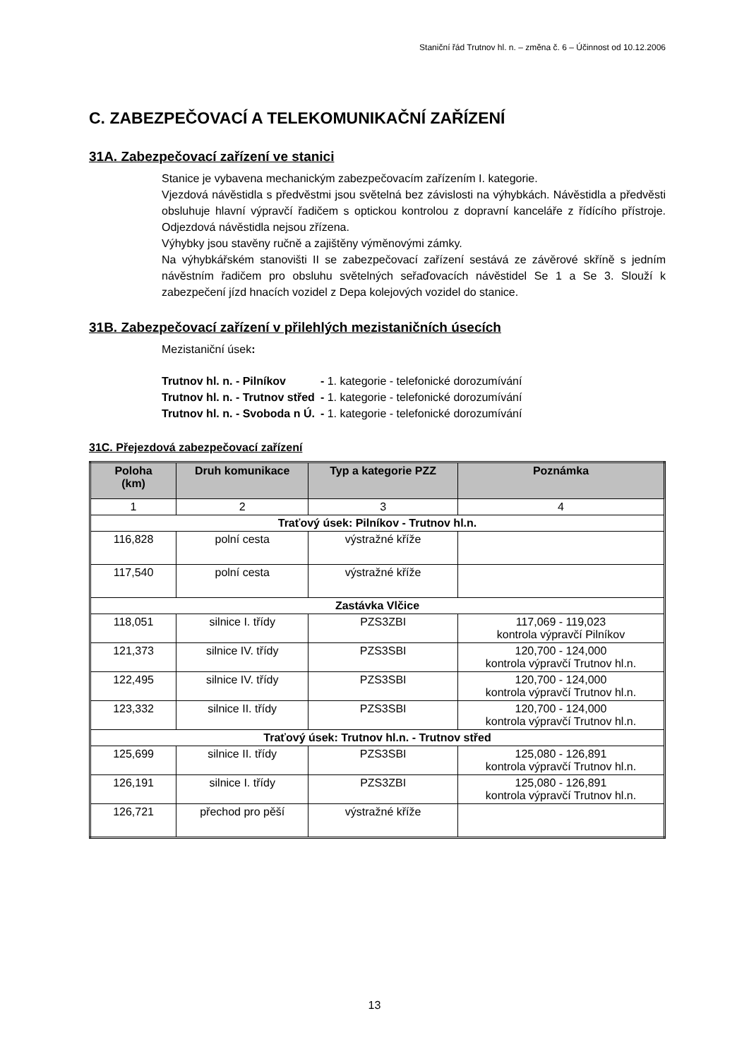Staniční řád Trutnov hl. n. – změna č. 6 – Účinnost od 10.12.2006
C. ZABEZPEČOVACÍ A TELEKOMUNIKAČNÍ ZAŘÍZENÍ
31A. Zabezpečovací zařízení ve stanici
Stanice je vybavena mechanickým zabezpečovacím zařízením I. kategorie.
Vjezdová návěstidla s předvěstmi jsou světelná bez závislosti na výhybkách. Návěstidla a předvěsti obsluhuje hlavní výpravčí řadičem s optickou kontrolou z dopravní kanceláře z řídícího přístroje. Odjezdová návěstidla nejsou zřízena.
Výhybky jsou stavěny ručně a zajištěny výměnovými zámky.
Na výhybkářském stanovišti II se zabezpečovací zařízení sestává ze závěrové skříně s jedním návěstním řadičem pro obsluhu světelných seřaďovacích návěstidel Se 1 a Se 3. Slouží k zabezpečení jízd hnacích vozidel z Depa kolejových vozidel do stanice.
31B. Zabezpečovací zařízení v přilehlých mezistaničních úsecích
Mezistaniční úsek:
| Trutnov hl. n. - Pilníkov | - 1. kategorie - telefonické dorozumívání |
| Trutnov hl. n. - Trutnov střed | - 1. kategorie - telefonické dorozumívání |
| Trutnov hl. n. - Svoboda n Ú. | - 1. kategorie - telefonické dorozumívání |
31C. Přejezdová zabezpečovací zařízení
| Poloha (km) | Druh komunikace | Typ a kategorie PZZ | Poznámka |
| --- | --- | --- | --- |
| 1 | 2 | 3 | 4 |
| Traťový úsek: Pilníkov - Trutnov hl.n. | | | |
| 116,828 | polní cesta | výstražné kříže | |
| 117,540 | polní cesta | výstražné kříže | |
| Zastávka Vlčice | | | |
| 118,051 | silnice I. třídy | PZS3ZBI | 117,069 - 119,023 kontrola výpravčí Pilníkov |
| 121,373 | silnice IV. třídy | PZS3SBI | 120,700 - 124,000 kontrola výpravčí Trutnov hl.n. |
| 122,495 | silnice IV. třídy | PZS3SBI | 120,700 - 124,000 kontrola výpravčí Trutnov hl.n. |
| 123,332 | silnice II. třídy | PZS3SBI | 120,700 - 124,000 kontrola výpravčí Trutnov hl.n. |
| Traťový úsek: Trutnov hl.n. - Trutnov střed | | | |
| 125,699 | silnice II. třídy | PZS3SBI | 125,080 - 126,891 kontrola výpravčí Trutnov hl.n. |
| 126,191 | silnice I. třídy | PZS3ZBI | 125,080 - 126,891 kontrola výpravčí Trutnov hl.n. |
| 126,721 | přechod pro pěší | výstražné kříže | |
13